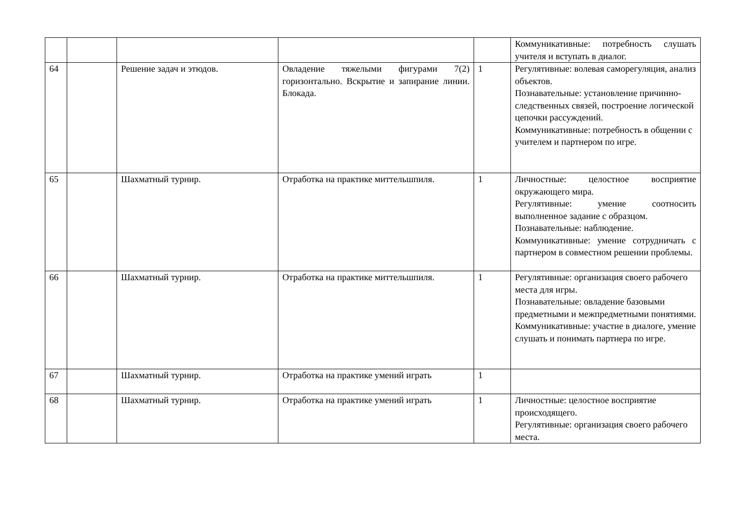| | | | | | Коммуникативные: потребность слушать учителя и вступать в диалог. |
| 64 | | Решение задач и этюдов. | Овладение тяжелыми фигурами 7(2) горизонтально. Вскрытие и запирание линии. Блокада. | 1 | Регулятивные: волевая саморегуляция, анализ объектов. Познавательные: установление причинно-следственных связей, построение логической цепочки рассуждений. Коммуникативные: потребность в общении с учителем и партнером по игре. |
| 65 | | Шахматный турнир. | Отработка на практике миттельшпиля. | 1 | Личностные: целостное восприятие окружающего мира. Регулятивные: умение соотносить выполненное задание с образцом. Познавательные: наблюдение. Коммуникативные: умение сотрудничать с партнером в совместном решении проблемы. |
| 66 | | Шахматный турнир. | Отработка на практике миттельшпиля. | 1 | Регулятивные: организация своего рабочего места для игры. Познавательные: овладение базовыми предметными и межпредметными понятиями. Коммуникативные: участие в диалоге, умение слушать и понимать партнера по игре. |
| 67 | | Шахматный турнир. | Отработка на практике умений играть | 1 | |
| 68 | | Шахматный турнир. | Отработка на практике умений играть | 1 | Личностные: целостное восприятие происходящего. Регулятивные: организация своего рабочего места. |